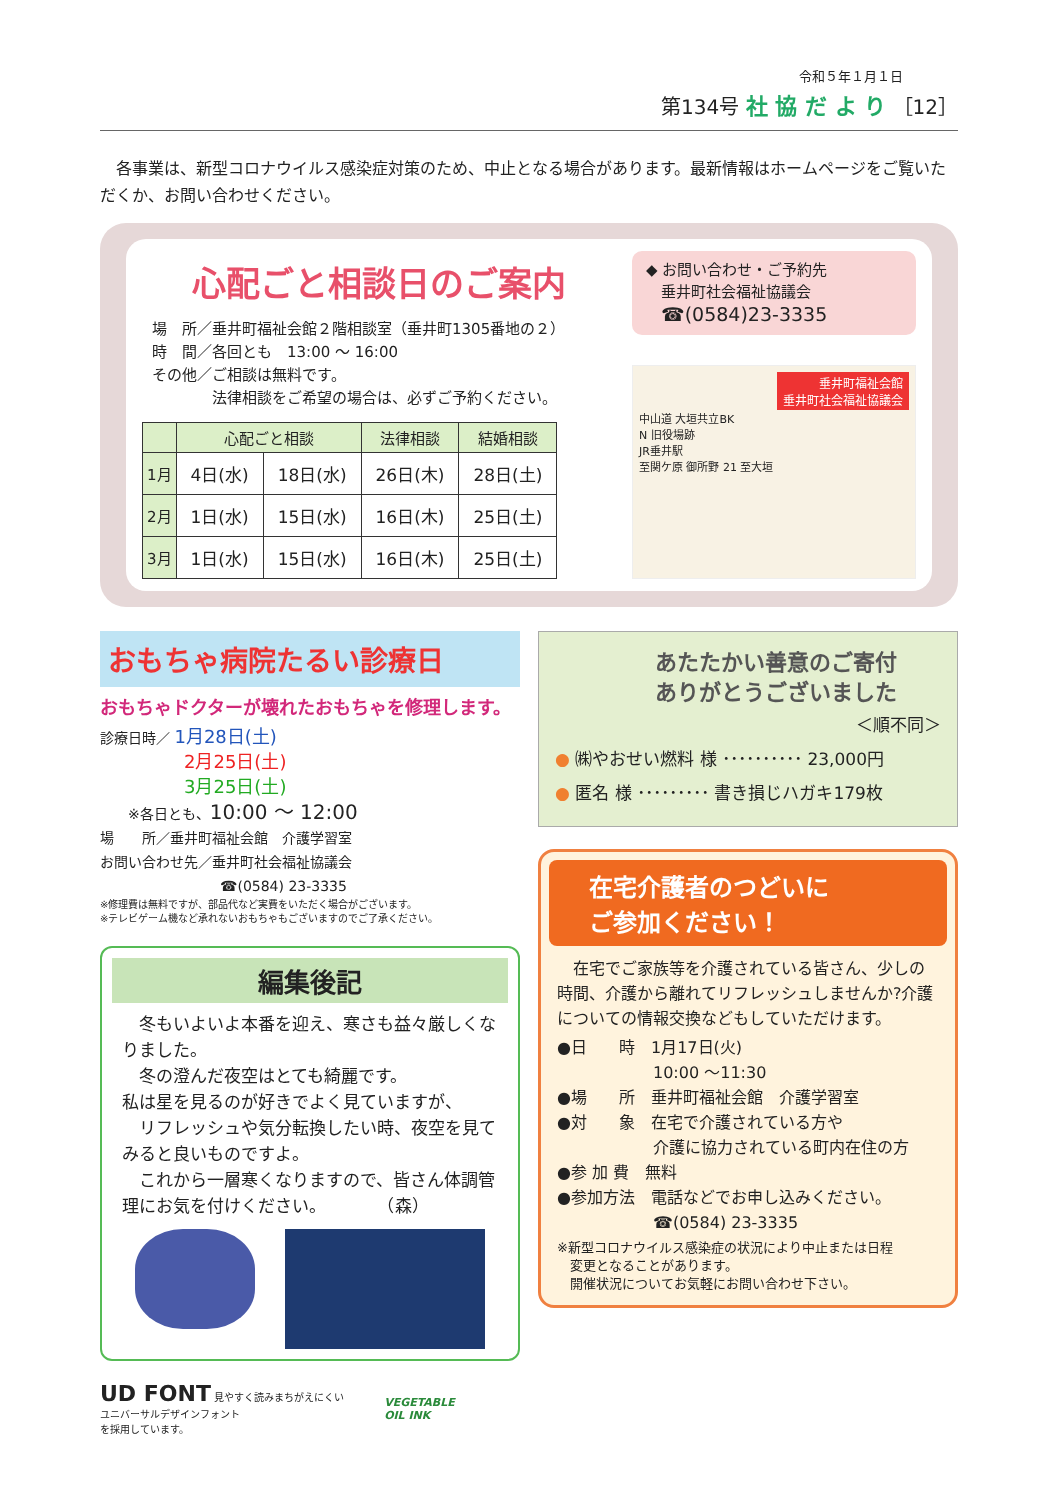令和５年１月１日
第134号 社 協 だ よ り ［12］
　各事業は、新型コロナウイルス感染症対策のため、中止となる場合があります。最新情報はホームページをご覧いただくか、お問い合わせください。
心配ごと相談日のご案内
場　所／垂井町福祉会館２階相談室（垂井町1305番地の２）
時　間／各回とも　13:00 ～ 16:00
その他／ご相談は無料です。
　　　　法律相談をご希望の場合は、必ずご予約ください。
| | 心配ごと相談 | | 法律相談 | 結婚相談 |
| --- | --- | --- | --- | --- |
| 1月 | 4日(水) | 18日(水) | 26日(木) | 28日(土) |
| 2月 | 1日(水) | 15日(水) | 16日(木) | 25日(土) |
| 3月 | 1日(水) | 15日(水) | 16日(木) | 25日(土) |
◆ お問い合わせ・ご予約先
　垂井町社会福祉協議会
　☎(0584)23-3335
垂井町福祉会館
垂井町社会福祉協議会
中山道 大垣共立BK
N 旧役場跡
JR垂井駅
至関ケ原 御所野 21 至大垣
おもちゃ病院たるい診療日
おもちゃドクターが壊れたおもちゃを修理します。
診療日時／ 1月28日(土)
2月25日(土)
3月25日(土)
　　※各日とも、10:00 ～ 12:00
場　　所／垂井町福祉会館　介護学習室
お問い合わせ先／垂井町社会福祉協議会
☎(0584) 23-3335
※修理費は無料ですが、部品代など実費をいただく場合がございます。
※テレビゲーム機など承れないおもちゃもございますのでご了承ください。
編集後記
　冬もいよいよ本番を迎え、寒さも益々厳しくなりました。
　冬の澄んだ夜空はとても綺麗です。
私は星を見るのが好きでよく見ていますが、
　リフレッシュや気分転換したい時、夜空を見てみると良いものですよ。
　これから一層寒くなりますので、皆さん体調管理にお気を付けください。　　　　（森）
あたたかい善意のご寄付
ありがとうございました
＜順不同＞
● ㈱やおせい燃料 様 ･･････････ 23,000円
● 匿名 様 ･････････ 書き損じハガキ179枚
在宅介護者のつどいに
ご参加ください！
　在宅でご家族等を介護されている皆さん、少しの時間、介護から離れてリフレッシュしませんか?介護についての情報交換などもしていただけます。
●日　　時　1月17日(火)
　　　　　　10:00 ～11:30
●場　　所　垂井町福祉会館　介護学習室
●対　　象　在宅で介護されている方や
　　　　　　介護に協力されている町内在住の方
●参 加 費　無料
●参加方法　電話などでお申し込みください。
　　　　　　☎(0584) 23-3335
※新型コロナウイルス感染症の状況により中止または日程
　変更となることがあります。
　開催状況についてお気軽にお問い合わせ下さい。
UD FONT 見やすく読みまちがえにくい
ユニバーサルデザインフォント
を採用しています。
VEGETABLE
OIL INK